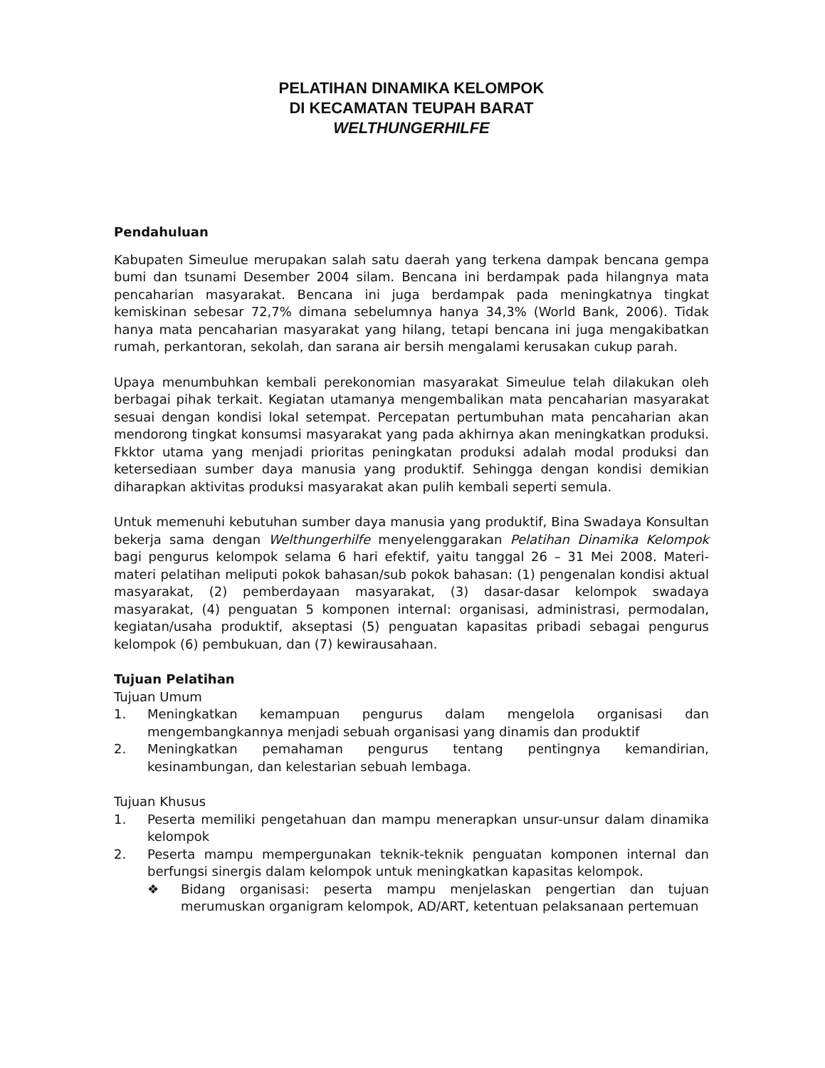PELATIHAN DINAMIKA KELOMPOK
DI KECAMATAN TEUPAH BARAT
WELTHUNGERHILFE
Pendahuluan
Kabupaten Simeulue merupakan salah satu daerah yang terkena dampak bencana gempa bumi dan tsunami Desember 2004 silam. Bencana ini berdampak pada hilangnya mata pencaharian masyarakat. Bencana ini juga berdampak pada meningkatnya tingkat kemiskinan sebesar 72,7% dimana sebelumnya hanya 34,3% (World Bank, 2006). Tidak hanya mata pencaharian masyarakat yang hilang, tetapi bencana ini juga mengakibatkan rumah, perkantoran, sekolah, dan sarana air bersih mengalami kerusakan cukup parah.
Upaya menumbuhkan kembali perekonomian masyarakat Simeulue telah dilakukan oleh berbagai pihak terkait. Kegiatan utamanya mengembalikan mata pencaharian masyarakat sesuai dengan kondisi lokal setempat. Percepatan pertumbuhan mata pencaharian akan mendorong tingkat konsumsi masyarakat yang pada akhirnya akan meningkatkan produksi. Fkktor utama yang menjadi prioritas peningkatan produksi adalah modal produksi dan ketersediaan sumber daya manusia yang produktif. Sehingga dengan kondisi demikian diharapkan aktivitas produksi masyarakat akan pulih kembali seperti semula.
Untuk memenuhi kebutuhan sumber daya manusia yang produktif, Bina Swadaya Konsultan bekerja sama dengan Welthungerhilfe menyelenggarakan Pelatihan Dinamika Kelompok bagi pengurus kelompok selama 6 hari efektif, yaitu tanggal 26 – 31 Mei 2008. Materi-materi pelatihan meliputi pokok bahasan/sub pokok bahasan: (1) pengenalan kondisi aktual masyarakat, (2) pemberdayaan masyarakat, (3) dasar-dasar kelompok swadaya masyarakat, (4) penguatan 5 komponen internal: organisasi, administrasi, permodalan, kegiatan/usaha produktif, akseptasi (5) penguatan kapasitas pribadi sebagai pengurus kelompok (6) pembukuan, dan (7) kewirausahaan.
Tujuan Pelatihan
Tujuan Umum
1. Meningkatkan kemampuan pengurus dalam mengelola organisasi dan mengembangkannya menjadi sebuah organisasi yang dinamis dan produktif
2. Meningkatkan pemahaman pengurus tentang pentingnya kemandirian, kesinambungan, dan kelestarian sebuah lembaga.
Tujuan Khusus
1. Peserta memiliki pengetahuan dan mampu menerapkan unsur-unsur dalam dinamika kelompok
2. Peserta mampu mempergunakan teknik-teknik penguatan komponen internal dan berfungsi sinergis dalam kelompok untuk meningkatkan kapasitas kelompok.
❖ Bidang organisasi: peserta mampu menjelaskan pengertian dan tujuan merumuskan organigram kelompok, AD/ART, ketentuan pelaksanaan pertemuan